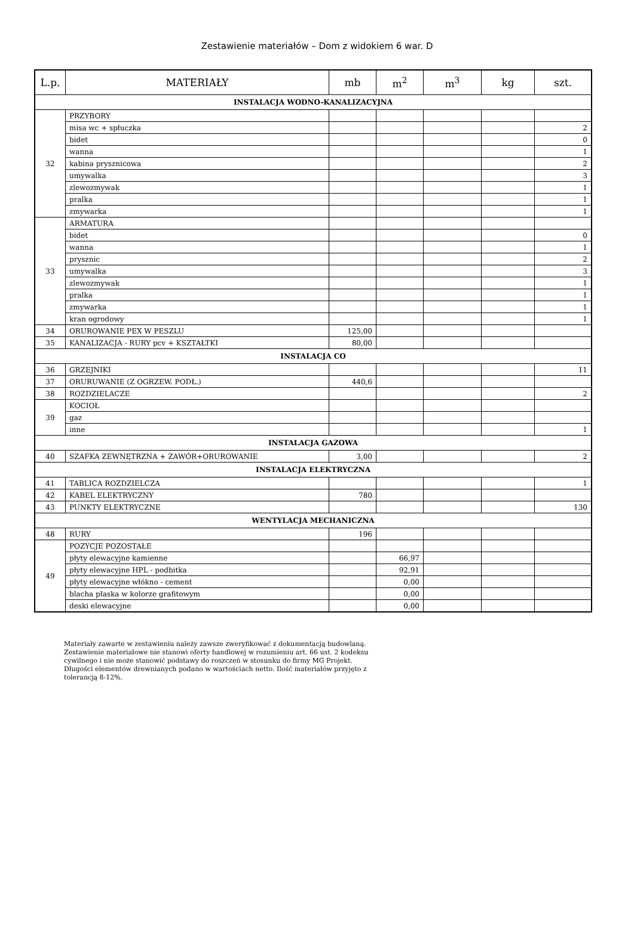Zestawienie materiałów – Dom z widokiem 6 war. D
| L.p. | MATERIAŁY | mb | m<sup>2</sup> | m<sup>3</sup> | kg | szt. |
| --- | --- | --- | --- | --- | --- | --- |
| INSTALACJA WODNO-KANALIZACYJNA | | | | | | |
| 32 | PRZYBORY | | | | | |
| | misa wc + spłuczka | | | | | 2 |
| | bidet | | | | | 0 |
| | wanna | | | | | 1 |
| | kabina prysznicowa | | | | | 2 |
| | umywalka | | | | | 3 |
| | zlewozmywak | | | | | 1 |
| | pralka | | | | | 1 |
| | zmywarka | | | | | 1 |
| 33 | ARMATURA | | | | | |
| | bidet | | | | | 0 |
| | wanna | | | | | 1 |
| | prysznic | | | | | 2 |
| | umywalka | | | | | 3 |
| | zlewozmywak | | | | | 1 |
| | pralka | | | | | 1 |
| | zmywarka | | | | | 1 |
| | kran ogrodowy | | | | | 1 |
| 34 | ORUROWANIE PEX W PESZLU | 125,00 | | | | |
| 35 | KANALIZACJA - RURY pcv + KSZTAŁTKI | 80,00 | | | | |
| INSTALACJA CO | | | | | | |
| 36 | GRZEJNIKI | | | | | 11 |
| 37 | ORURUWANIE (Z OGRZEW. PODŁ.) | 440,6 | | | | |
| 38 | ROZDZIELACZE | | | | | 2 |
| 39 | KOCIOŁ | | | | | |
| | gaz | | | | | |
| | inne | | | | | 1 |
| INSTALACJA GAZOWA | | | | | | |
| 40 | SZAFKA ZEWNĘTRZNA + ZAWÓR+ORUROWANIE | 3,00 | | | | 2 |
| INSTALACJA ELEKTRYCZNA | | | | | | |
| 41 | TABLICA ROZDZIELCZA | | | | | 1 |
| 42 | KABEL ELEKTRYCZNY | 780 | | | | |
| 43 | PUNKTY ELEKTRYCZNE | | | | | 130 |
| WENTYLACJA MECHANICZNA | | | | | | |
| 48 | RURY | 196 | | | | |
| 49 | POZYCJE POZOSTAŁE | | | | | |
| | płyty elewacyjne kamienne | | 66,97 | | | |
| | płyty elewacyjne HPL - podbitka | | 92,91 | | | |
| | płyty elewacyjne włókno - cement | | 0,00 | | | |
| | blacha płaska w kolorze grafitowym | | 0,00 | | | |
| | deski elewacyjne | | 0,00 | | | |
Materiały zawarte w zestawieniu należy zawsze zweryfikować z dokumentacją budowlaną. Zestawienie materiałowe nie stanowi oferty handlowej w rozumieniu art. 66 ust. 2 kodeksu cywilnego i nie może stanowić podstawy do roszczeń w stosunku do firmy MG Projekt. Długości elementów drewnianych podano w wartościach netto. Ilość materiałów przyjęto z tolerancją 8-12%.